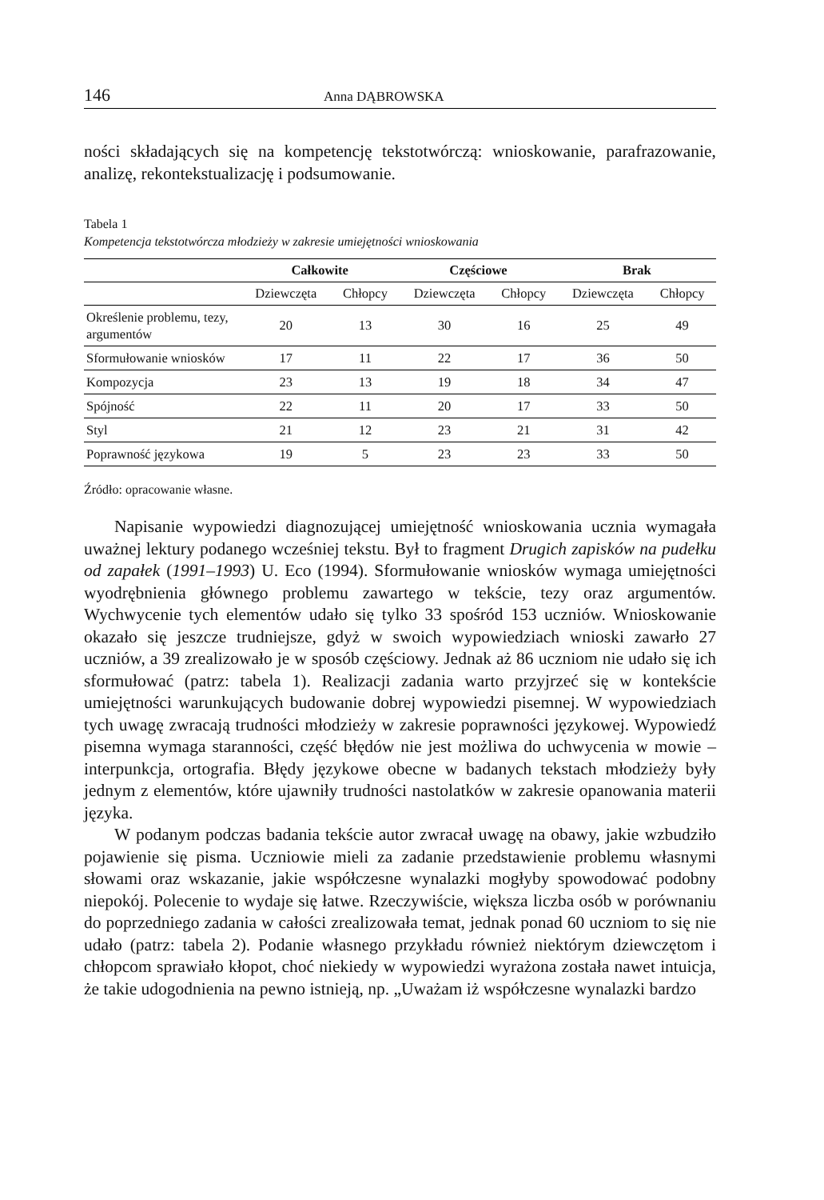146 Anna DĄBROWSKA
ności składających się na kompetencję tekstotwórczą: wnioskowanie, parafrazowanie, analizę, rekontekstualizację i podsumowanie.
Tabela 1
Kompetencja tekstotwórcza młodzieży w zakresie umiejętności wnioskowania
| | Całkowite | | Częściowe | | Brak | |
| --- | --- | --- | --- | --- | --- | --- |
| | Dziewczęta | Chłopcy | Dziewczęta | Chłopcy | Dziewczęta | Chłopcy |
| Określenie problemu, tezy, argumentów | 20 | 13 | 30 | 16 | 25 | 49 |
| Sformułowanie wniosków | 17 | 11 | 22 | 17 | 36 | 50 |
| Kompozycja | 23 | 13 | 19 | 18 | 34 | 47 |
| Spójność | 22 | 11 | 20 | 17 | 33 | 50 |
| Styl | 21 | 12 | 23 | 21 | 31 | 42 |
| Poprawność językowa | 19 | 5 | 23 | 23 | 33 | 50 |
Źródło: opracowanie własne.
Napisanie wypowiedzi diagnozującej umiejętność wnioskowania ucznia wymagała uważnej lektury podanego wcześniej tekstu. Był to fragment Drugich zapisków na pudełku od zapałek (1991–1993) U. Eco (1994). Sformułowanie wniosków wymaga umiejętności wyodrębnienia głównego problemu zawartego w tekście, tezy oraz argumentów. Wychwycenie tych elementów udało się tylko 33 spośród 153 uczniów. Wnioskowanie okazało się jeszcze trudniejsze, gdyż w swoich wypowiedziach wnioski zawarło 27 uczniów, a 39 zrealizowało je w sposób częściowy. Jednak aż 86 uczniom nie udało się ich sformułować (patrz: tabela 1). Realizacji zadania warto przyjrzeć się w kontekście umiejętności warunkujących budowanie dobrej wypowiedzi pisemnej. W wypowiedziach tych uwagę zwracają trudności młodzieży w zakresie poprawności językowej. Wypowiedź pisemna wymaga staranności, część błędów nie jest możliwa do uchwycenia w mowie – interpunkcja, ortografia. Błędy językowe obecne w badanych tekstach młodzieży były jednym z elementów, które ujawniły trudności nastolatków w zakresie opanowania materii języka.
W podanym podczas badania tekście autor zwracał uwagę na obawy, jakie wzbudziło pojawienie się pisma. Uczniowie mieli za zadanie przedstawienie problemu własnymi słowami oraz wskazanie, jakie współczesne wynalazki mogłyby spowodować podobny niepokój. Polecenie to wydaje się łatwe. Rzeczywiście, większa liczba osób w porównaniu do poprzedniego zadania w całości zrealizowała temat, jednak ponad 60 uczniom to się nie udało (patrz: tabela 2). Podanie własnego przykładu również niektórym dziewczętom i chłopcom sprawiało kłopot, choć niekiedy w wypowiedzi wyrażona została nawet intuicja, że takie udogodnienia na pewno istnieją, np. „Uważam iż współczesne wynalazki bardzo